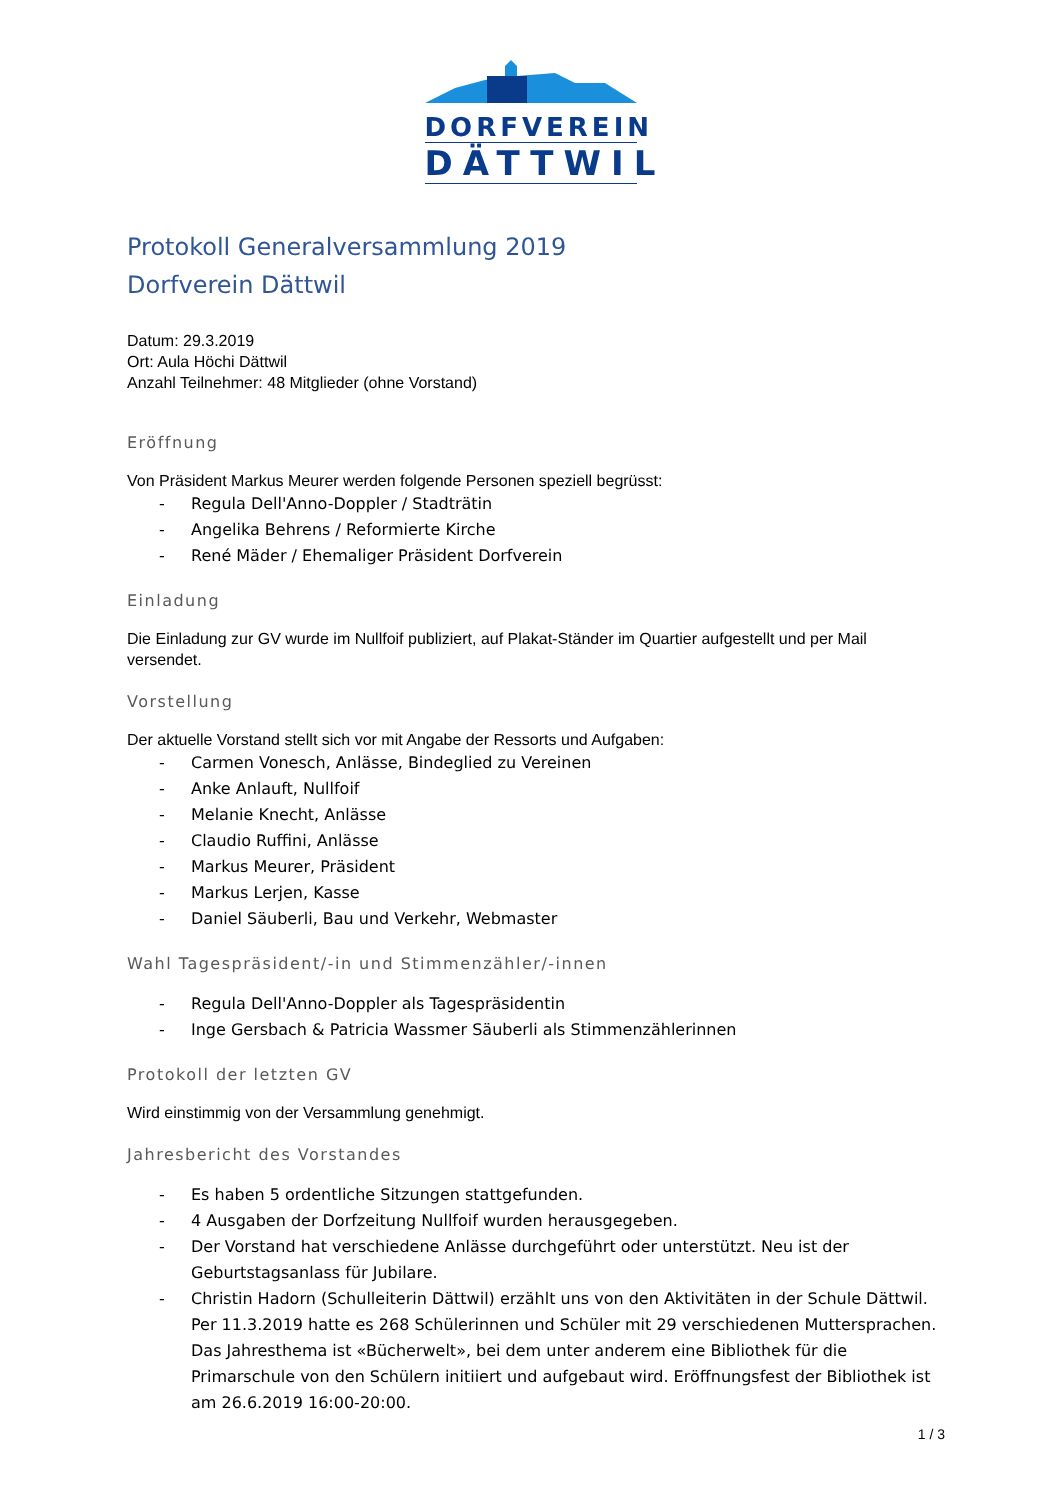DORFVEREIN
DÄTTWIL
Protokoll Generalversammlung 2019
Dorfverein Dättwil
Datum: 29.3.2019
Ort: Aula Höchi Dättwil
Anzahl Teilnehmer: 48 Mitglieder (ohne Vorstand)
Eröffnung
Von Präsident Markus Meurer werden folgende Personen speziell begrüsst:
- Regula Dell'Anno-Doppler / Stadträtin
- Angelika Behrens / Reformierte Kirche
- René Mäder / Ehemaliger Präsident Dorfverein
Einladung
Die Einladung zur GV wurde im Nullfoif publiziert, auf Plakat-Ständer im Quartier aufgestellt und per Mail versendet.
Vorstellung
Der aktuelle Vorstand stellt sich vor mit Angabe der Ressorts und Aufgaben:
- Carmen Vonesch, Anlässe, Bindeglied zu Vereinen
- Anke Anlauft, Nullfoif
- Melanie Knecht, Anlässe
- Claudio Ruffini, Anlässe
- Markus Meurer, Präsident
- Markus Lerjen, Kasse
- Daniel Säuberli, Bau und Verkehr, Webmaster
Wahl Tagespräsident/-in und Stimmenzähler/-innen
- Regula Dell'Anno-Doppler als Tagespräsidentin
- Inge Gersbach & Patricia Wassmer Säuberli als Stimmenzählerinnen
Protokoll der letzten GV
Wird einstimmig von der Versammlung genehmigt.
Jahresbericht des Vorstandes
- Es haben 5 ordentliche Sitzungen stattgefunden.
- 4 Ausgaben der Dorfzeitung Nullfoif wurden herausgegeben.
- Der Vorstand hat verschiedene Anlässe durchgeführt oder unterstützt. Neu ist der Geburtstagsanlass für Jubilare.
- Christin Hadorn (Schulleiterin Dättwil) erzählt uns von den Aktivitäten in der Schule Dättwil. Per 11.3.2019 hatte es 268 Schülerinnen und Schüler mit 29 verschiedenen Muttersprachen. Das Jahresthema ist «Bücherwelt», bei dem unter anderem eine Bibliothek für die Primarschule von den Schülern initiiert und aufgebaut wird. Eröffnungsfest der Bibliothek ist am 26.6.2019 16:00-20:00.
1 / 3